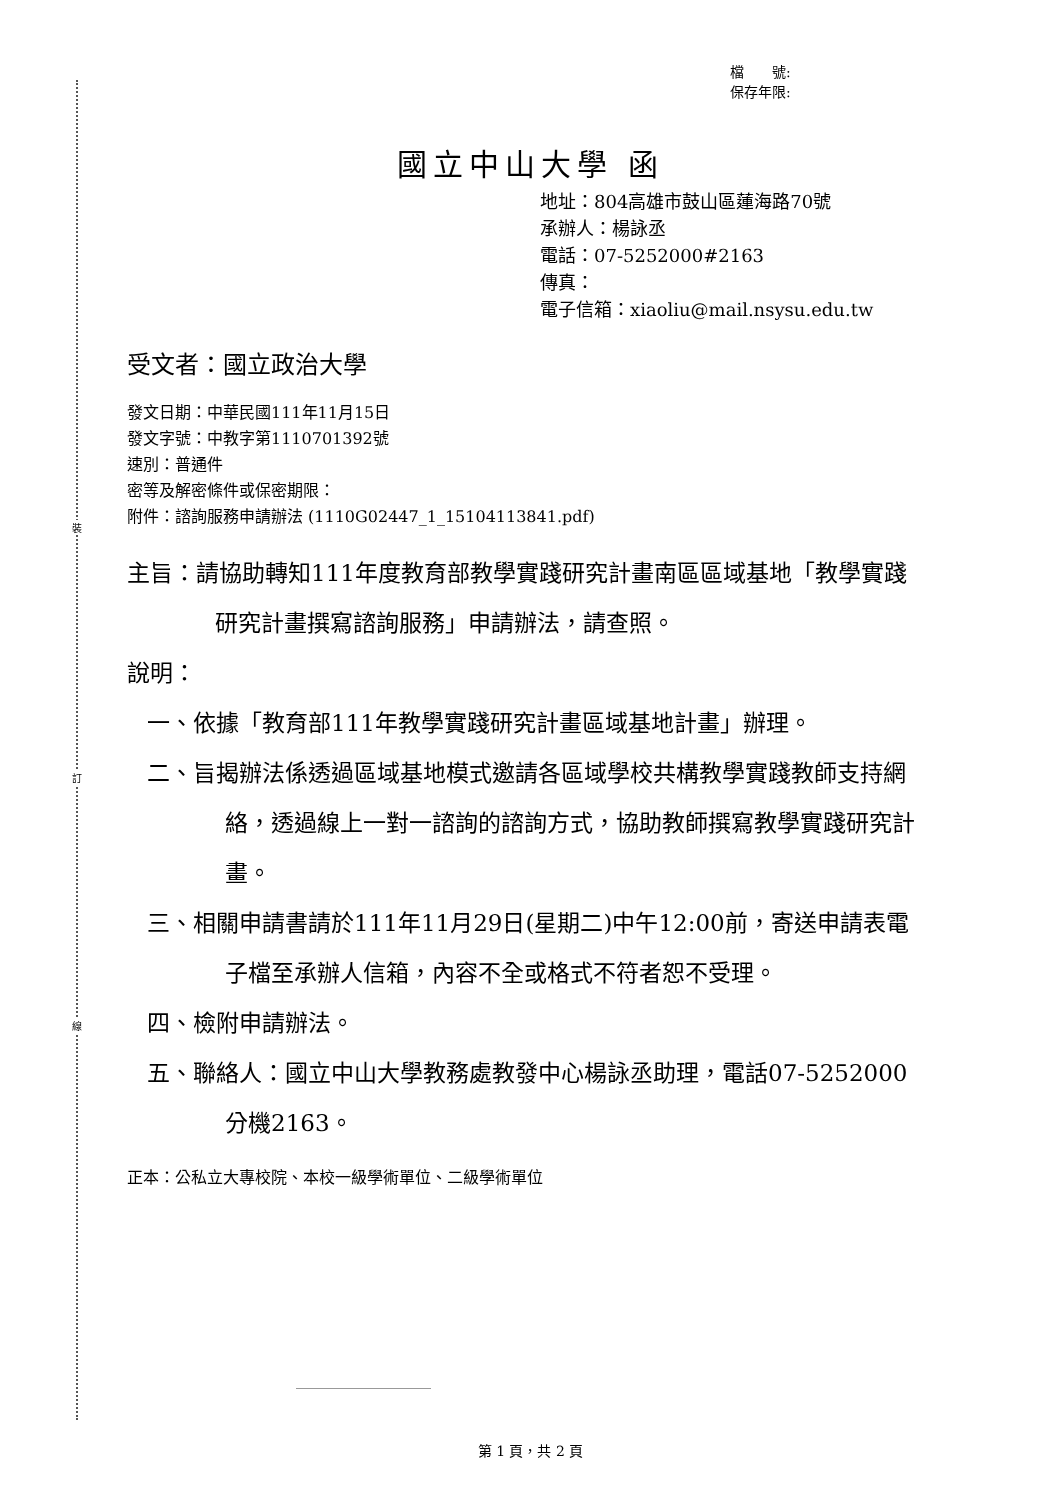裝
訂
線
檔　　號:
保存年限:
國立中山大學 函
地址：804高雄市鼓山區蓮海路70號
承辦人：楊詠丞
電話：07-5252000#2163
傳真：
電子信箱：xiaoliu@mail.nsysu.edu.tw
受文者：國立政治大學
發文日期：中華民國111年11月15日
發文字號：中教字第1110701392號
速別：普通件
密等及解密條件或保密期限：
附件：諮詢服務申請辦法 (1110G02447_1_15104113841.pdf)
主旨：請協助轉知111年度教育部教學實踐研究計畫南區區域基地「教學實踐研究計畫撰寫諮詢服務」申請辦法，請查照。
說明：
一、依據「教育部111年教學實踐研究計畫區域基地計畫」辦理。
二、旨揭辦法係透過區域基地模式邀請各區域學校共構教學實踐教師支持網絡，透過線上一對一諮詢的諮詢方式，協助教師撰寫教學實踐研究計畫。
三、相關申請書請於111年11月29日(星期二)中午12:00前，寄送申請表電子檔至承辦人信箱，內容不全或格式不符者恕不受理。
四、檢附申請辦法。
五、聯絡人：國立中山大學教務處教發中心楊詠丞助理，電話07-5252000分機2163。
正本：公私立大專校院、本校一級學術單位、二級學術單位
第 1 頁，共 2 頁